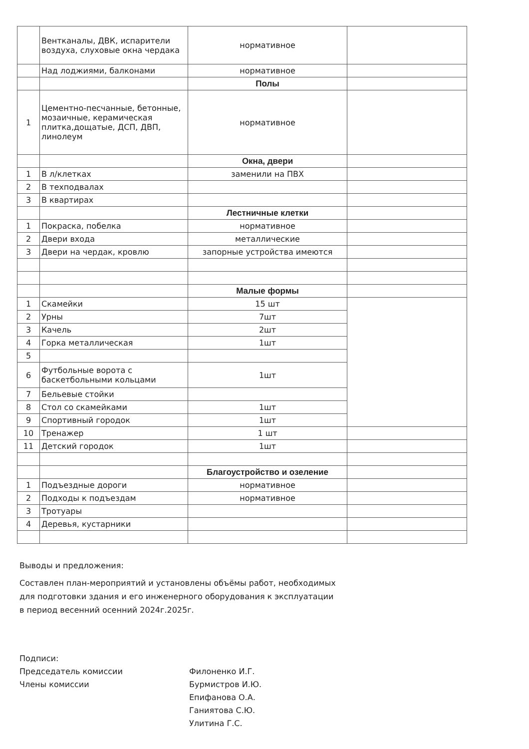| | Вентканалы, ДВК, испарители воздуха, слуховые окна чердака | нормативное | |
| | Над лоджиями, балконами | нормативное | |
| | | Полы | |
| 1 | Цементно-песчанные, бетонные, мозаичные, керамическая плитка,дощатые, ДСП, ДВП, линолеум | нормативное | |
| | | Окна, двери | |
| 1 | В л/клетках | заменили на ПВХ | |
| 2 | В техподвалах | | |
| 3 | В квартирах | | |
| | | Лестничные клетки | |
| 1 | Покраска, побелка | нормативное | |
| 2 | Двери входа | металлические | |
| 3 | Двери на чердак, кровлю | запорные устройства имеются | |
| | | Малые формы | |
| 1 | Скамейки | 15 шт | |
| 2 | Урны | 7шт | |
| 3 | Качель | 2шт | |
| 4 | Горка металлическая | 1шт | |
| 5 | | | |
| 6 | Футбольные ворота с баскетбольными кольцами | 1шт | |
| 7 | Бельевые стойки | | |
| 8 | Стол со скамейками | 1шт | |
| 9 | Спортивный городок | 1шт | |
| 10 | Тренажер | 1 шт | |
| 11 | Детский городок | 1шт | |
| | | Благоустройство и озеление | |
| 1 | Подъездные дороги | нормативное | |
| 2 | Подходы к подъездам | нормативное | |
| 3 | Тротуары | | |
| 4 | Деревья, кустарники | | |
Выводы и предложения:
Составлен план-мероприятий и установлены объёмы работ, необходимых для подготовки здания и его инженерного оборудования к эксплуатации в период весенний осенний 2024г.2025г.
Подписи:
Председатель комиссии
Члены комиссии
Филоненко И.Г.
Бурмистров И.Ю.
Епифанова О.А.
Ганиятова С.Ю.
Улитина Г.С.